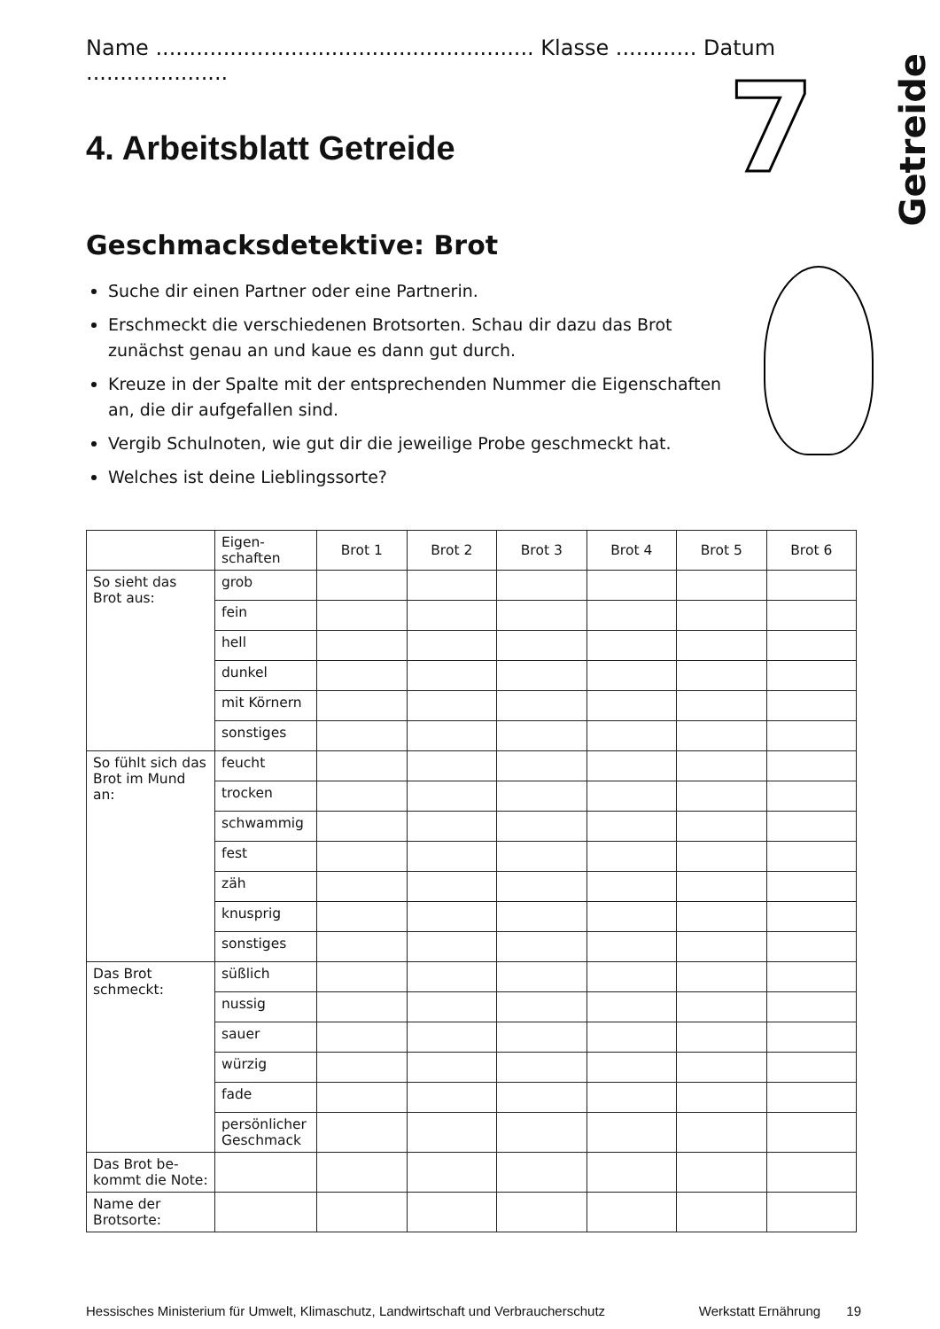Getreide
7
Name ........................................................ Klasse ............ Datum .....................
4. Arbeitsblatt Getreide
Geschmacksdetektive: Brot
Suche dir einen Partner oder eine Partnerin.
Erschmeckt die verschiedenen Brotsorten. Schau dir dazu das Brot zunächst genau an und kaue es dann gut durch.
Kreuze in der Spalte mit der entsprechenden Nummer die Eigenschaften an, die dir aufgefallen sind.
Vergib Schulnoten, wie gut dir die jeweilige Probe geschmeckt hat.
Welches ist deine Lieblingssorte?
| | Eigen- schaften | Brot 1 | Brot 2 | Brot 3 | Brot 4 | Brot 5 | Brot 6 |
| --- | --- | --- | --- | --- | --- | --- | --- |
| So sieht das Brot aus: | grob | | | | | | |
| | fein | | | | | | |
| | hell | | | | | | |
| | dunkel | | | | | | |
| | mit Körnern | | | | | | |
| | sonstiges | | | | | | |
| So fühlt sich das Brot im Mund an: | feucht | | | | | | |
| | trocken | | | | | | |
| | schwammig | | | | | | |
| | fest | | | | | | |
| | zäh | | | | | | |
| | knusprig | | | | | | |
| | sonstiges | | | | | | |
| Das Brot schmeckt: | süßlich | | | | | | |
| | nussig | | | | | | |
| | sauer | | | | | | |
| | würzig | | | | | | |
| | fade | | | | | | |
| | persönlicher Geschmack | | | | | | |
| Das Brot be- kommt die Note: | | | | | | | |
| Name der Brotsorte: | | | | | | | |
Hessisches Ministerium für Umwelt, Klimaschutz, Landwirtschaft und Verbraucherschutz Werkstatt Ernährung 19